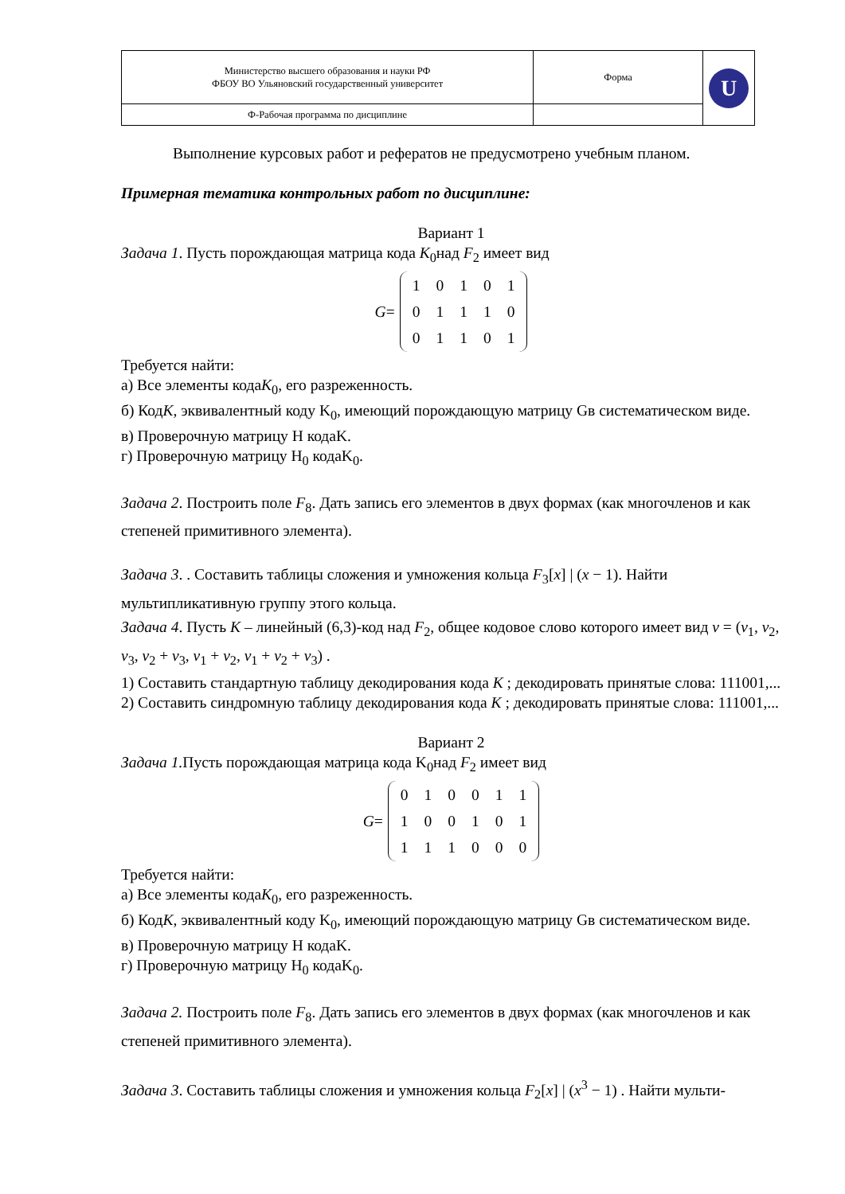| Министерство высшего образования и науки РФ ФБОУ ВО Ульяновский государственный университет | Форма | U |
| Ф-Рабочая программа по дисциплине | | |
Выполнение курсовых работ и рефератов не предусмотрено учебным планом.
Примерная тематика контрольных работ по дисциплине:
Вариант 1
Задача 1. Пусть порождающая матрица кода K<sub>0</sub>над F<sub>2</sub> имеет вид
G =
| 1 | 0 | 1 | 0 | 1 |
| 0 | 1 | 1 | 1 | 0 |
| 0 | 1 | 1 | 0 | 1 |
Требуется найти:
а) Все элементы кодаK<sub>0</sub>, его разреженность.
б) КодK, эквивалентный коду K<sub>0</sub>, имеющий порождающую матрицу Gв систематическом виде.
в) Проверочную матрицу H кодаK.
г) Проверочную матрицу H<sub>0</sub> кодаK<sub>0</sub>.
Задача 2. Построить поле F<sub>8</sub>. Дать запись его элементов в двух формах (как многочленов и как степеней примитивного элемента).
Задача 3. . Составить таблицы сложения и умножения кольца F<sub>3</sub>[x] | (x − 1). Найти мультипликативную группу этого кольца.
Задача 4. Пусть K – линейный (6,3)-код над F<sub>2</sub>, общее кодовое слово которого имеет вид v = (v<sub>1</sub>, v<sub>2</sub>, v<sub>3</sub>, v<sub>2</sub> + v<sub>3</sub>, v<sub>1</sub> + v<sub>2</sub>, v<sub>1</sub> + v<sub>2</sub> + v<sub>3</sub>) .
1) Составить стандартную таблицу декодирования кода K ; декодировать принятые слова: 111001,...
2) Составить синдромную таблицу декодирования кода K ; декодировать принятые слова: 111001,...
Вариант 2
Задача 1. Пусть порождающая матрица кода K<sub>0</sub>над F<sub>2</sub> имеет вид
G =
| 0 | 1 | 0 | 0 | 1 | 1 |
| 1 | 0 | 0 | 1 | 0 | 1 |
| 1 | 1 | 1 | 0 | 0 | 0 |
Требуется найти:
а) Все элементы кодаK<sub>0</sub>, его разреженность.
б) КодK, эквивалентный коду K<sub>0</sub>, имеющий порождающую матрицу Gв систематическом виде.
в) Проверочную матрицу H кодаK.
г) Проверочную матрицу H<sub>0</sub> кодаK<sub>0</sub>.
Задача 2. Построить поле F<sub>8</sub>. Дать запись его элементов в двух формах (как многочленов и как степеней примитивного элемента).
Задача 3. Составить таблицы сложения и умножения кольца F<sub>2</sub>[x] | (x<sup>3</sup> − 1) . Найти мульти-